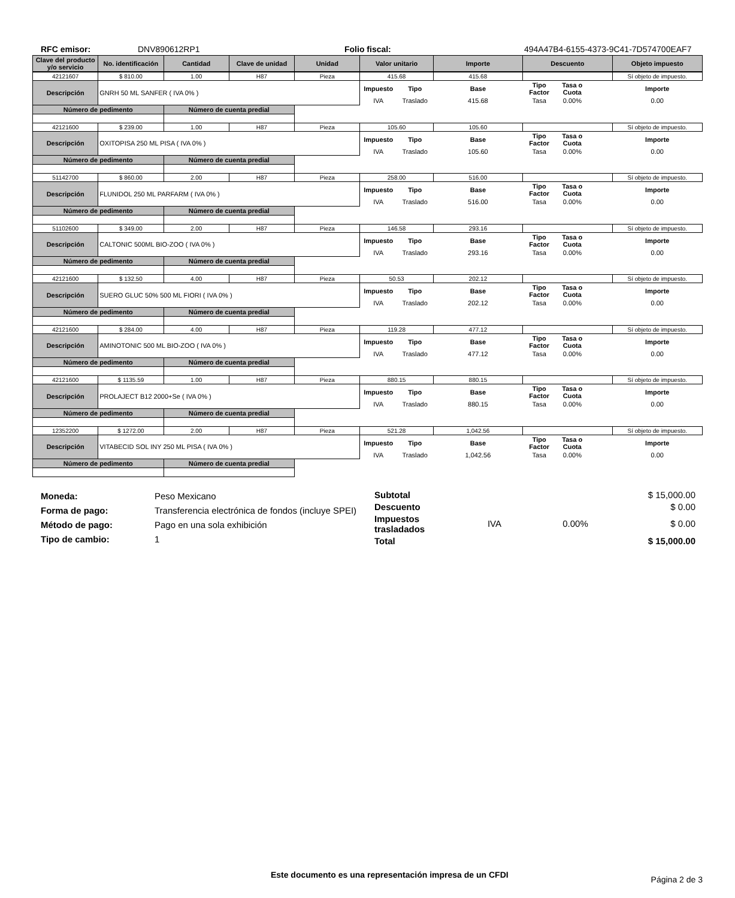RFC emisor: DNV890612RP1 Folio fiscal: 494A47B4-6155-4373-9C41-7D574700EAF7
| Clave del producto y/o servicio | No. identificación | Cantidad | Clave de unidad | Unidad | Valor unitario | Importe | Descuento | Objeto impuesto |
| --- | --- | --- | --- | --- | --- | --- | --- | --- |
| 42121607 | $ 810.00 | 1.00 | H87 | Pieza | 415.68 | | 415.68 | | | | Sí objeto de impuesto. |
| Descripción | GNRH 50 ML SANFER ( IVA 0% ) | | | | Impuesto | Tipo | Base | Tipo Factor | Tasa o Cuota | | Importe |
| | | | | | IVA | Traslado | 415.68 | Tasa | 0.00% | | 0.00 |
| Número de pedimento | | Número de cuenta predial | | | | | | | | | |
| 42121600 | $ 239.00 | 1.00 | H87 | Pieza | 105.60 | | 105.60 | | | | Sí objeto de impuesto. |
| Descripción | OXITOPISA 250 ML PISA ( IVA 0% ) | | | | Impuesto | Tipo | Base | Tipo Factor | Tasa o Cuota | | Importe |
| | | | | | IVA | Traslado | 105.60 | Tasa | 0.00% | | 0.00 |
| Número de pedimento | | Número de cuenta predial | | | | | | | | | |
| 51142700 | $ 860.00 | 2.00 | H87 | Pieza | 258.00 | | 516.00 | | | | Sí objeto de impuesto. |
| Descripción | FLUNIDOL 250 ML PARFARM ( IVA 0% ) | | | | Impuesto | Tipo | Base | Tipo Factor | Tasa o Cuota | | Importe |
| | | | | | IVA | Traslado | 516.00 | Tasa | 0.00% | | 0.00 |
| Número de pedimento | | Número de cuenta predial | | | | | | | | | |
| 51102600 | $ 349.00 | 2.00 | H87 | Pieza | 146.58 | | 293.16 | | | | Sí objeto de impuesto. |
| Descripción | CALTONIC 500ML BIO-ZOO ( IVA 0% ) | | | | Impuesto | Tipo | Base | Tipo Factor | Tasa o Cuota | | Importe |
| | | | | | IVA | Traslado | 293.16 | Tasa | 0.00% | | 0.00 |
| Número de pedimento | | Número de cuenta predial | | | | | | | | | |
| 42121600 | $ 132.50 | 4.00 | H87 | Pieza | 50.53 | | 202.12 | | | | Sí objeto de impuesto. |
| Descripción | SUERO GLUC 50% 500 ML FIORI ( IVA 0% ) | | | | Impuesto | Tipo | Base | Tipo Factor | Tasa o Cuota | | Importe |
| | | | | | IVA | Traslado | 202.12 | Tasa | 0.00% | | 0.00 |
| Número de pedimento | | Número de cuenta predial | | | | | | | | | |
| 42121600 | $ 284.00 | 4.00 | H87 | Pieza | 119.28 | | 477.12 | | | | Sí objeto de impuesto. |
| Descripción | AMINOTONIC 500 ML BIO-ZOO ( IVA 0% ) | | | | Impuesto | Tipo | Base | Tipo Factor | Tasa o Cuota | | Importe |
| | | | | | IVA | Traslado | 477.12 | Tasa | 0.00% | | 0.00 |
| Número de pedimento | | Número de cuenta predial | | | | | | | | | |
| 42121600 | $ 1135.59 | 1.00 | H87 | Pieza | 880.15 | | 880.15 | | | | Sí objeto de impuesto. |
| Descripción | PROLAJECT B12 2000+Se ( IVA 0% ) | | | | Impuesto | Tipo | Base | Tipo Factor | Tasa o Cuota | | Importe |
| | | | | | IVA | Traslado | 880.15 | Tasa | 0.00% | | 0.00 |
| Número de pedimento | | Número de cuenta predial | | | | | | | | | |
| 12352200 | $ 1272.00 | 2.00 | H87 | Pieza | 521.28 | | 1,042.56 | | | | Sí objeto de impuesto. |
| Descripción | VITABECID SOL INY 250 ML PISA ( IVA 0% ) | | | | Impuesto | Tipo | Base | Tipo Factor | Tasa o Cuota | | Importe |
| | | | | | IVA | Traslado | 1,042.56 | Tasa | 0.00% | | 0.00 |
| Número de pedimento | | Número de cuenta predial | | | | | | | | | |
Moneda:
Forma de pago:
Método de pago:
Tipo de cambio:
Peso Mexicano
Transferencia electrónica de fondos (incluye SPEI)
Pago en una sola exhibición
1
| Subtotal | | | $ 15,000.00 |
| Descuento | | | $ 0.00 |
| Impuestos trasladados | IVA | 0.00% | $ 0.00 |
| Total | | | $ 15,000.00 |
Este documento es una representación impresa de un CFDI Página 2 de 3